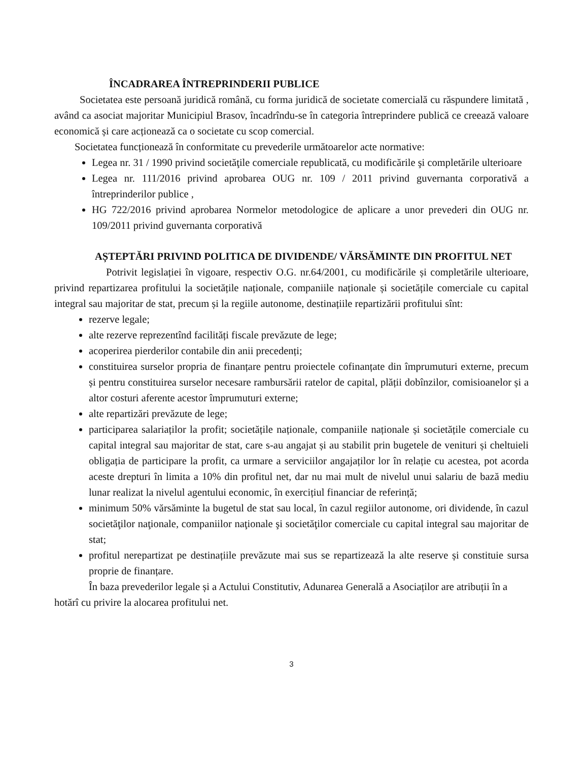ÎNCADRAREA ÎNTREPRINDERII PUBLICE
Societatea este persoană juridică română, cu forma juridică de societate comercială cu răspundere limitată , având ca asociat majoritar Municipiul Brasov, încadrîndu-se în categoria întreprindere publică ce creează valoare economică și care acționează ca o societate cu scop comercial.
Societatea funcționează în conformitate cu prevederile următoarelor acte normative:
Legea nr. 31 / 1990 privind societăţile comerciale republicată, cu modificările şi completările ulterioare
Legea nr. 111/2016 privind aprobarea OUG nr. 109 / 2011 privind guvernanta corporativă a întreprinderilor publice ,
HG 722/2016 privind aprobarea Normelor metodologice de aplicare a unor prevederi din OUG nr. 109/2011 privind guvernanta corporativă
AȘTEPTĂRI PRIVIND POLITICA DE DIVIDENDE/ VĂRSĂMINTE DIN PROFITUL NET
Potrivit legislației în vigoare, respectiv O.G. nr.64/2001, cu modificările și completările ulterioare, privind repartizarea profitului la societățile naționale, companiile naționale și societățile comerciale cu capital integral sau majoritar de stat, precum și la regiile autonome, destinațiile repartizării profitului sînt:
rezerve legale;
alte rezerve reprezentînd facilități fiscale prevăzute de lege;
acoperirea pierderilor contabile din anii precedenți;
constituirea surselor propria de finanțare pentru proiectele cofinanțate din împrumuturi externe, precum și pentru constituirea surselor necesare rambursării ratelor de capital, plății dobînzilor, comisioanelor și a altor costuri aferente acestor împrumuturi externe;
alte repartizări prevăzute de lege;
participarea salariaților la profit; societățile naționale, companiile naționale și societățile comerciale cu capital integral sau majoritar de stat, care s-au angajat și au stabilit prin bugetele de venituri și cheltuieli obligația de participare la profit, ca urmare a serviciilor angajaților lor în relație cu acestea, pot acorda aceste drepturi în limita a 10% din profitul net, dar nu mai mult de nivelul unui salariu de bază mediu lunar realizat la nivelul agentului economic, în exercițiul financiar de referință;
minimum 50% vărsăminte la bugetul de stat sau local, în cazul regiilor autonome, ori dividende, în cazul societăţilor naţionale, companiilor naţionale şi societăţilor comerciale cu capital integral sau majoritar de stat;
profitul nerepartizat pe destinațiile prevăzute mai sus se repartizează la alte reserve și constituie sursa proprie de finanțare.
În baza prevederilor legale și a Actului Constitutiv, Adunarea Generală a Asociaților are atribuții în a hotărî cu privire la alocarea profitului net.
3